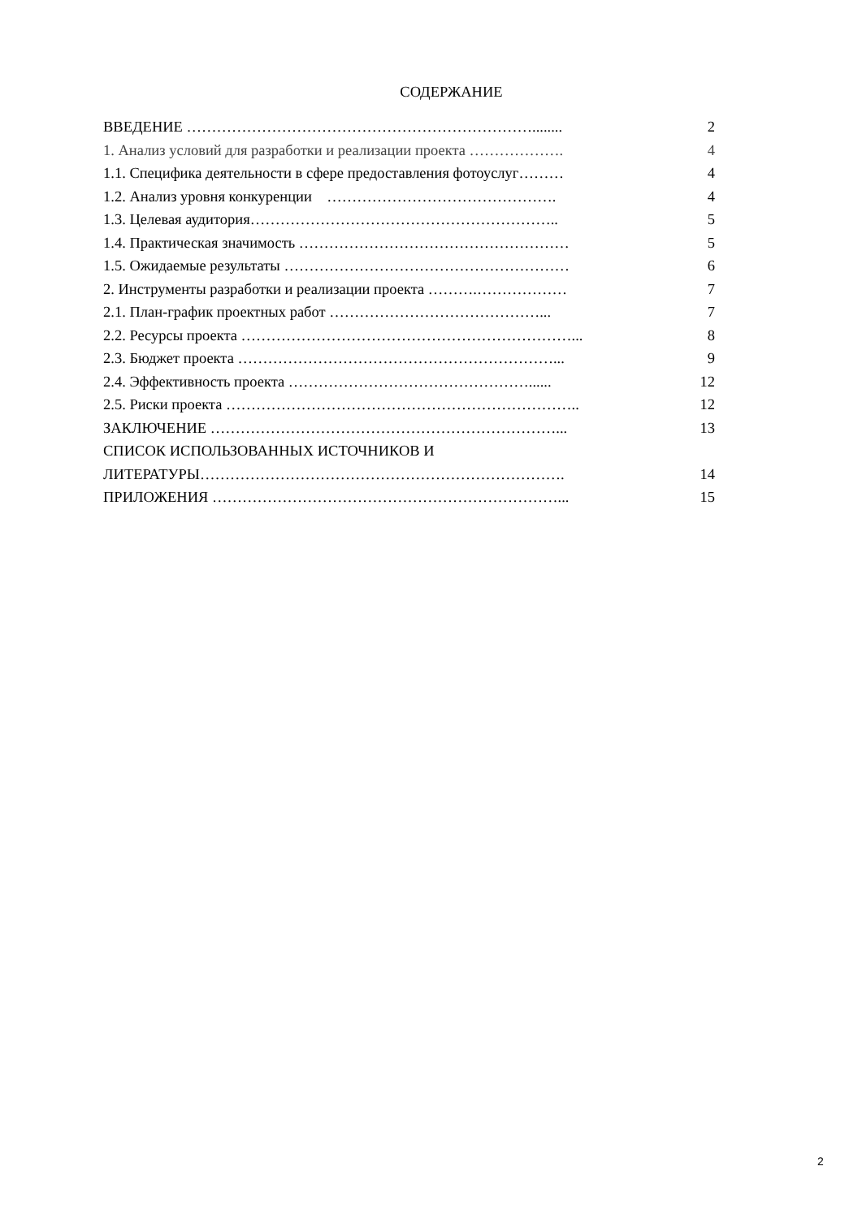СОДЕРЖАНИЕ
ВВЕДЕНИЕ ……………………………………………………………........ 2
1. Анализ условий для разработки и реализации проекта ………………. 4
1.1. Специфика деятельности в сфере предоставления фотоуслуг……… 4
1.2. Анализ уровня конкуренции ………………………………………. 4
1.3. Целевая аудитория…………………………………………………….. 5
1.4. Практическая значимость ……………………………………………… 5
1.5. Ожидаемые результаты ………………………………………………… 6
2. Инструменты разработки и реализации проекта ……….……………… 7
2.1. План-график проектных работ ……………………………………... 7
2.2. Ресурсы проекта …………………………………………………………... 8
2.3. Бюджет проекта ………………………………………………………... 9
2.4. Эффективность проекта …………………………………………...... 12
2.5. Риски проекта …………………………………………………………….. 12
ЗАКЛЮЧЕНИЕ ……………………………………………………………... 13
СПИСОК ИСПОЛЬЗОВАННЫХ ИСТОЧНИКОВ И
ЛИТЕРАТУРЫ………………………………………………………………. 14
ПРИЛОЖЕНИЯ ……………………………………………………………... 15
2